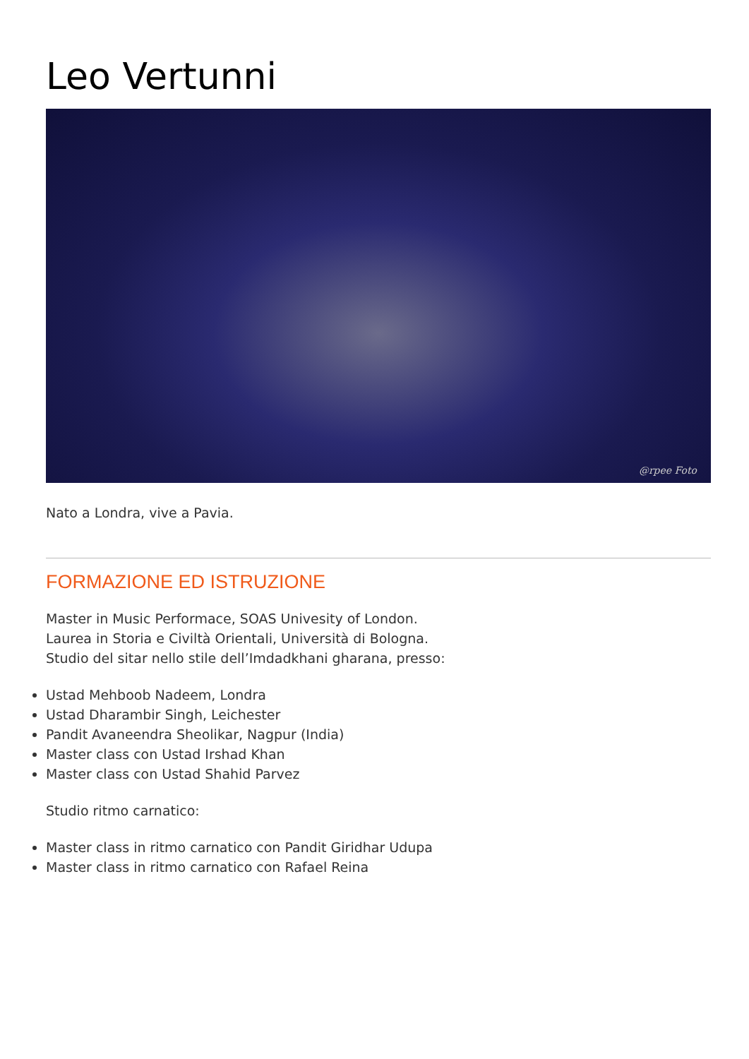Leo Vertunni
@rpee Foto
Nato a Londra, vive a Pavia.
FORMAZIONE ED ISTRUZIONE
Master in Music Performace, SOAS Univesity of London.
Laurea in Storia e Civiltà Orientali, Università di Bologna.
Studio del sitar nello stile dell’Imdadkhani gharana, presso:
Ustad Mehboob Nadeem, Londra
Ustad Dharambir Singh, Leichester
Pandit Avaneendra Sheolikar, Nagpur (India)
Master class con Ustad Irshad Khan
Master class con Ustad Shahid Parvez
Studio ritmo carnatico:
Master class in ritmo carnatico con Pandit Giridhar Udupa
Master class in ritmo carnatico con Rafael Reina